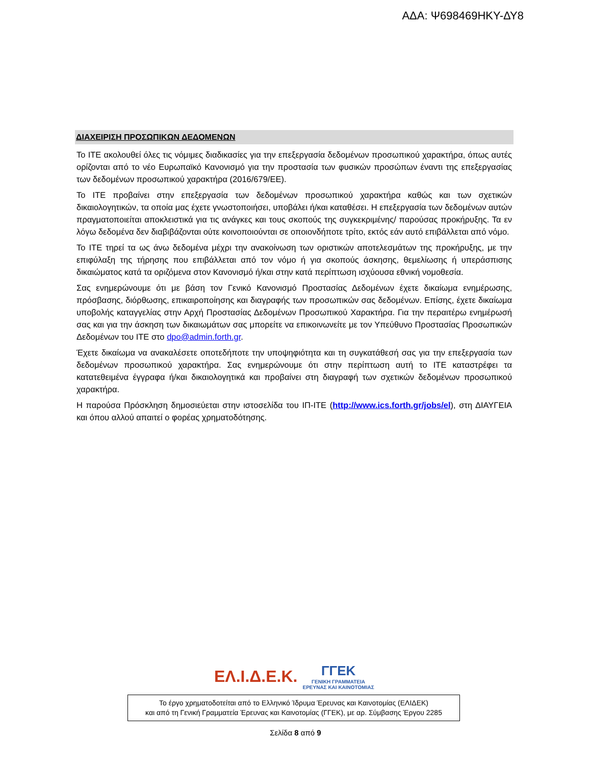ΑΔΑ: Ψ698469ΗΚΥ-ΔΥ8
ΔΙΑΧΕΙΡΙΣΗ ΠΡΟΣΩΠΙΚΩΝ ΔΕΔΟΜΕΝΩΝ
Το ΙΤΕ ακολουθεί όλες τις νόμιμες διαδικασίες για την επεξεργασία δεδομένων προσωπικού χαρακτήρα, όπως αυτές ορίζονται από το νέο Ευρωπαϊκό Κανονισμό για την προστασία των φυσικών προσώπων έναντι της επεξεργασίας των δεδομένων προσωπικού χαρακτήρα (2016/679/ΕΕ).
Το ΙΤΕ προβαίνει στην επεξεργασία των δεδομένων προσωπικού χαρακτήρα καθώς και των σχετικών δικαιολογητικών, τα οποία μας έχετε γνωστοποιήσει, υποβάλει ή/και καταθέσει. Η επεξεργασία των δεδομένων αυτών πραγματοποιείται αποκλειστικά για τις ανάγκες και τους σκοπούς της συγκεκριμένης/ παρούσας προκήρυξης. Τα εν λόγω δεδομένα δεν διαβιβάζονται ούτε κοινοποιούνται σε οποιονδήποτε τρίτο, εκτός εάν αυτό επιβάλλεται από νόμο.
Το ΙΤΕ τηρεί τα ως άνω δεδομένα μέχρι την ανακοίνωση των οριστικών αποτελεσμάτων της προκήρυξης, με την επιφύλαξη της τήρησης που επιβάλλεται από τον νόμο ή για σκοπούς άσκησης, θεμελίωσης ή υπεράσπισης δικαιώματος κατά τα οριζόμενα στον Κανονισμό ή/και στην κατά περίπτωση ισχύουσα εθνική νομοθεσία.
Σας ενημερώνουμε ότι με βάση τον Γενικό Κανονισμό Προστασίας Δεδομένων έχετε δικαίωμα ενημέρωσης, πρόσβασης, διόρθωσης, επικαιροποίησης και διαγραφής των προσωπικών σας δεδομένων. Επίσης, έχετε δικαίωμα υποβολής καταγγελίας στην Αρχή Προστασίας Δεδομένων Προσωπικού Χαρακτήρα. Για την περαιτέρω ενημέρωσή σας και για την άσκηση των δικαιωμάτων σας μπορείτε να επικοινωνείτε με τον Υπεύθυνο Προστασίας Προσωπικών Δεδομένων του ΙΤΕ στο dpo@admin.forth.gr.
Έχετε δικαίωμα να ανακαλέσετε οποτεδήποτε την υποψηφιότητα και τη συγκατάθεσή σας για την επεξεργασία των δεδομένων προσωπικού χαρακτήρα. Σας ενημερώνουμε ότι στην περίπτωση αυτή το ΙΤΕ καταστρέφει τα κατατεθειμένα έγγραφα ή/και δικαιολογητικά και προβαίνει στη διαγραφή των σχετικών δεδομένων προσωπικού χαρακτήρα.
Η παρούσα Πρόσκληση δημοσιεύεται στην ιστοσελίδα του ΙΠ-ΙΤΕ (http://www.ics.forth.gr/jobs/el), στη ΔΙΑΥΓΕΙΑ και όπου αλλού απαιτεί ο φορέας χρηματοδότησης.
ΕΛ.Ι.Δ.Ε.Κ.
ΓΓΕΚ
ΓΕΝΙΚΗ ΓΡΑΜΜΑΤΕΙΑ
ΕΡΕΥΝΑΣ ΚΑΙ ΚΑΙΝΟΤΟΜΙΑΣ
Το έργο χρηματοδοτείται από το Ελληνικό Ίδρυμα Έρευνας και Καινοτομίας (ΕΛΙΔΕΚ)
και από τη Γενική Γραμματεία Έρευνας και Καινοτομίας (ΓΓΕΚ), με αρ. Σύμβασης Έργου 2285
Σελίδα 8 από 9